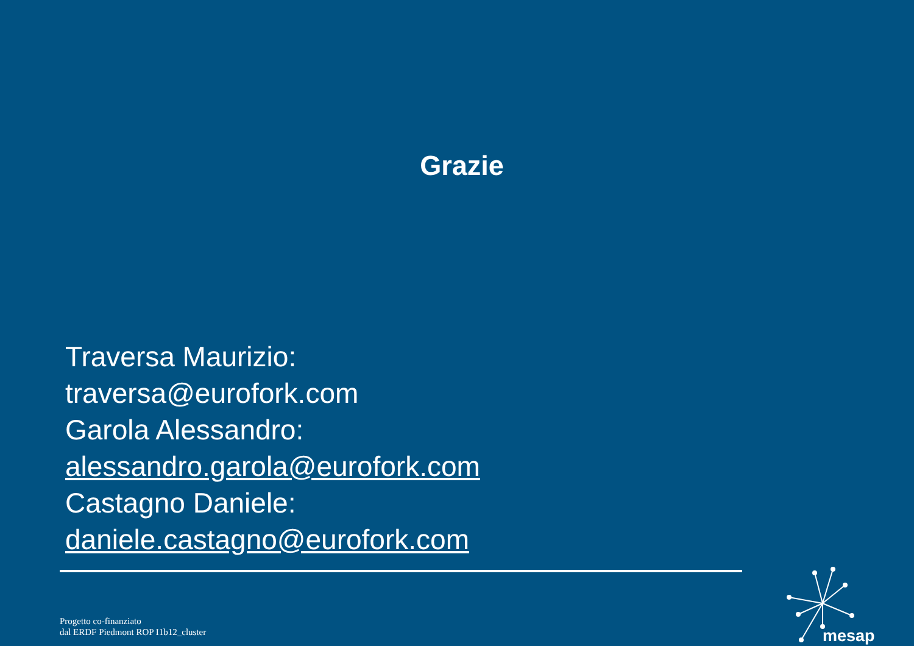Grazie
Traversa Maurizio:
traversa@eurofork.com
Garola Alessandro:
alessandro.garola@eurofork.com
Castagno Daniele:
daniele.castagno@eurofork.com
Progetto co-finanziato
dal ERDF Piedmont ROP I1b12_cluster
mesap